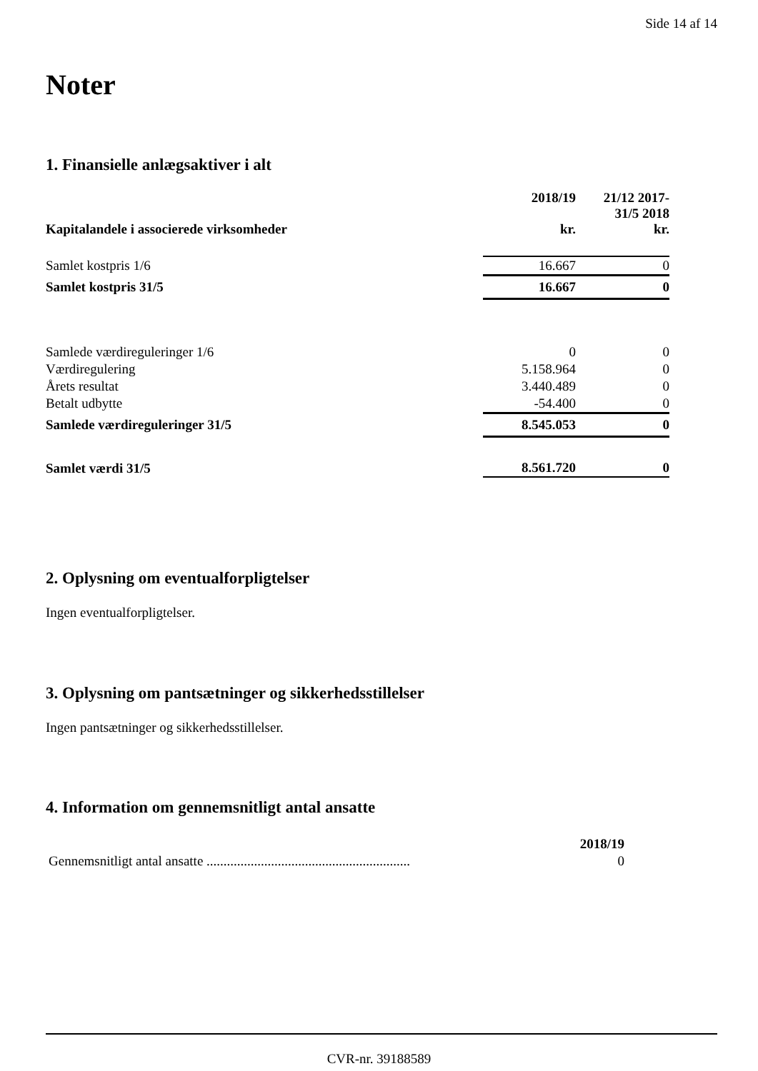Side 14 af 14
Noter
1. Finansielle anlægsaktiver i alt
| Kapitalandele i associerede virksomheder | 2018/19 kr. | 21/12 2017- 31/5 2018 kr. |
| --- | --- | --- |
| Samlet kostpris 1/6 | 16.667 | 0 |
| Samlet kostpris 31/5 | 16.667 | 0 |
| Samlede værdireguleringer 1/6 | 0 | 0 |
| Værdiregulering | 5.158.964 | 0 |
| Årets resultat | 3.440.489 | 0 |
| Betalt udbytte | -54.400 | 0 |
| Samlede værdireguleringer 31/5 | 8.545.053 | 0 |
| Samlet værdi 31/5 | 8.561.720 | 0 |
2. Oplysning om eventualforpligtelser
Ingen eventualforpligtelser.
3. Oplysning om pantsætninger og sikkerhedsstillelser
Ingen pantsætninger og sikkerhedsstillelser.
4. Information om gennemsnitligt antal ansatte
| | 2018/19 |
| Gennemsnitligt antal ansatte ............................................................ | 0 |
CVR-nr. 39188589